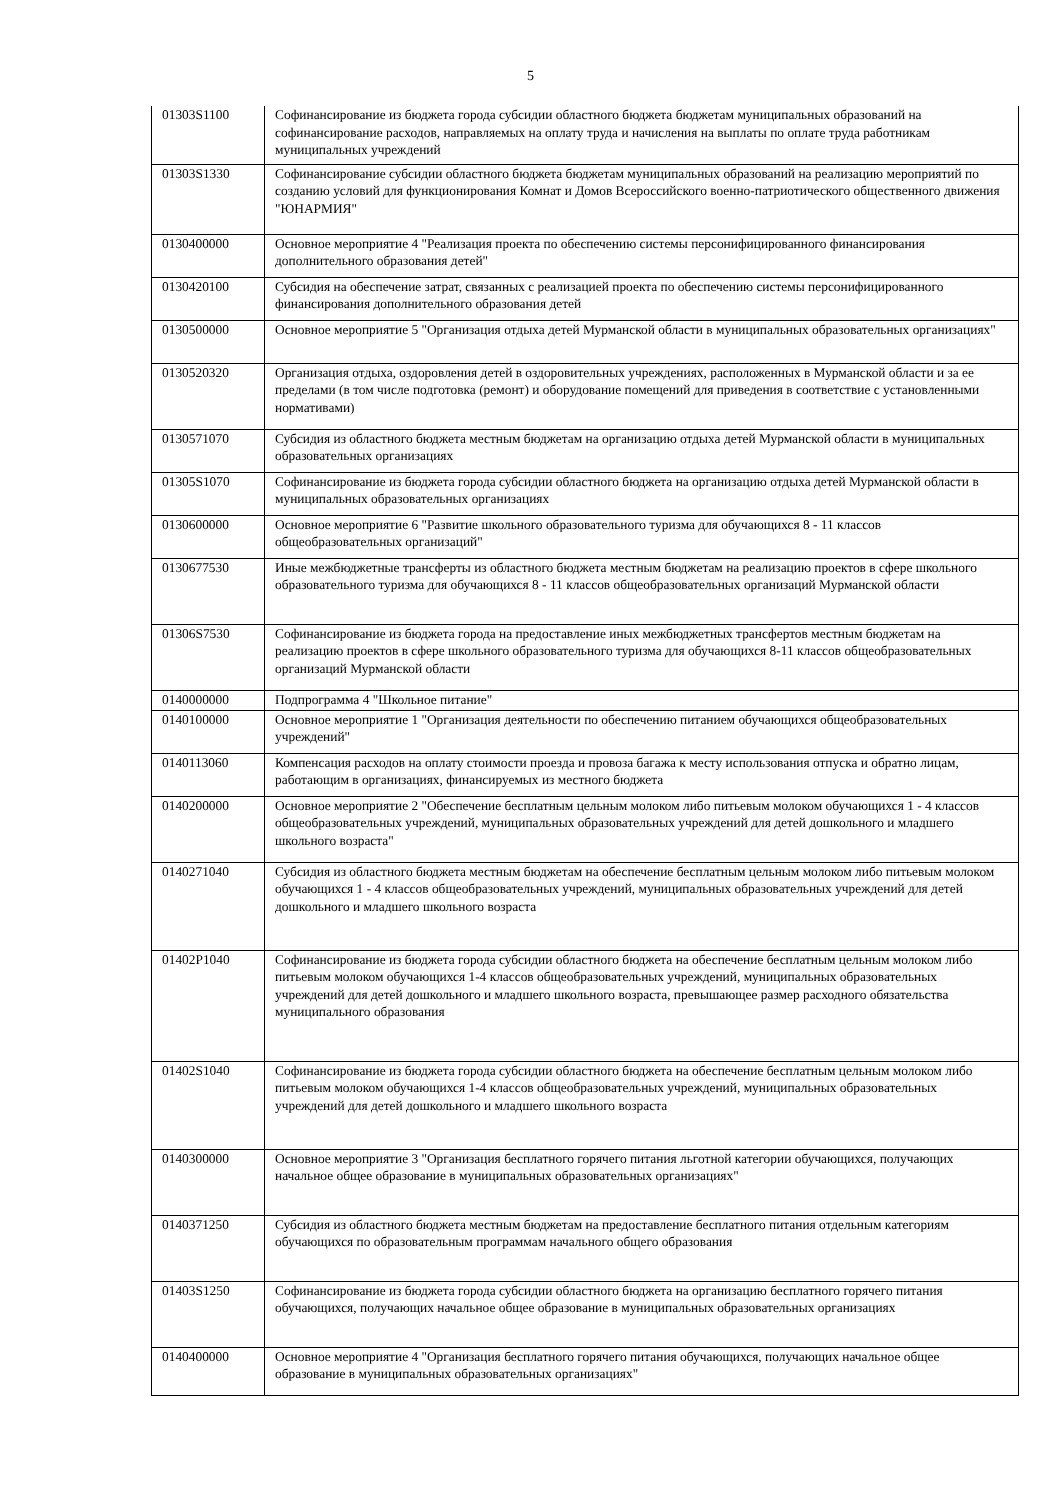5
| 01303S1100 | Софинансирование из бюджета города субсидии областного бюджета бюджетам муниципальных образований на софинансирование расходов, направляемых на оплату труда и начисления на выплаты по оплате труда работникам муниципальных учреждений |
| 01303S1330 | Софинансирование субсидии областного бюджета бюджетам муниципальных образований на реализацию мероприятий по созданию условий для функционирования Комнат и Домов Всероссийского военно-патриотического общественного движения "ЮНАРМИЯ" |
| 0130400000 | Основное мероприятие 4 "Реализация проекта по обеспечению системы персонифицированного финансирования дополнительного образования детей" |
| 0130420100 | Субсидия на обеспечение затрат, связанных с реализацией проекта по обеспечению системы персонифицированного финансирования дополнительного образования детей |
| 0130500000 | Основное мероприятие 5 "Организация отдыха детей Мурманской области в муниципальных образовательных организациях" |
| 0130520320 | Организация отдыха, оздоровления детей в оздоровительных учреждениях, расположенных в Мурманской области и за ее пределами (в том числе подготовка (ремонт) и оборудование помещений для приведения в соответствие с установленными нормативами) |
| 0130571070 | Субсидия из областного бюджета местным бюджетам на организацию отдыха детей Мурманской области в муниципальных образовательных организациях |
| 01305S1070 | Софинансирование из бюджета города субсидии областного бюджета на организацию отдыха детей Мурманской области в муниципальных образовательных организациях |
| 0130600000 | Основное мероприятие 6 "Развитие школьного образовательного туризма для обучающихся 8 - 11 классов общеобразовательных организаций" |
| 0130677530 | Иные межбюджетные трансферты из областного бюджета местным бюджетам на реализацию проектов в сфере школьного образовательного туризма для обучающихся 8 - 11 классов общеобразовательных организаций Мурманской области |
| 01306S7530 | Софинансирование из бюджета города на предоставление иных межбюджетных трансфертов местным бюджетам на реализацию проектов в сфере школьного образовательного туризма для обучающихся 8-11 классов общеобразовательных организаций Мурманской области |
| 0140000000 | Подпрограмма 4 "Школьное питание" |
| 0140100000 | Основное мероприятие 1 "Организация деятельности по обеспечению питанием обучающихся общеобразовательных учреждений" |
| 0140113060 | Компенсация расходов на оплату стоимости проезда и провоза багажа к месту использования отпуска и обратно лицам, работающим в организациях, финансируемых из местного бюджета |
| 0140200000 | Основное мероприятие 2 "Обеспечение бесплатным цельным молоком либо питьевым молоком обучающихся 1 - 4 классов общеобразовательных учреждений, муниципальных образовательных учреждений для детей дошкольного и младшего школьного возраста" |
| 0140271040 | Субсидия из областного бюджета местным бюджетам на обеспечение бесплатным цельным молоком либо питьевым молоком обучающихся 1 - 4 классов общеобразовательных учреждений, муниципальных образовательных учреждений для детей дошкольного и младшего школьного возраста |
| 01402P1040 | Софинансирование из бюджета города субсидии областного бюджета на обеспечение бесплатным цельным молоком либо питьевым молоком обучающихся 1-4 классов общеобразовательных учреждений, муниципальных образовательных учреждений для детей дошкольного и младшего школьного возраста, превышающее размер расходного обязательства муниципального образования |
| 01402S1040 | Софинансирование из бюджета города субсидии областного бюджета на обеспечение бесплатным цельным молоком либо питьевым молоком обучающихся 1-4 классов общеобразовательных учреждений, муниципальных образовательных учреждений для детей дошкольного и младшего школьного возраста |
| 0140300000 | Основное мероприятие 3 "Организация бесплатного горячего питания льготной категории обучающихся, получающих начальное общее образование в муниципальных образовательных организациях" |
| 0140371250 | Субсидия из областного бюджета местным бюджетам на предоставление бесплатного питания отдельным категориям обучающихся по образовательным программам начального общего образования |
| 01403S1250 | Софинансирование из бюджета города субсидии областного бюджета на организацию бесплатного горячего питания обучающихся, получающих начальное общее образование в муниципальных образовательных организациях |
| 0140400000 | Основное мероприятие 4 "Организация бесплатного горячего питания обучающихся, получающих начальное общее образование в муниципальных образовательных организациях" |